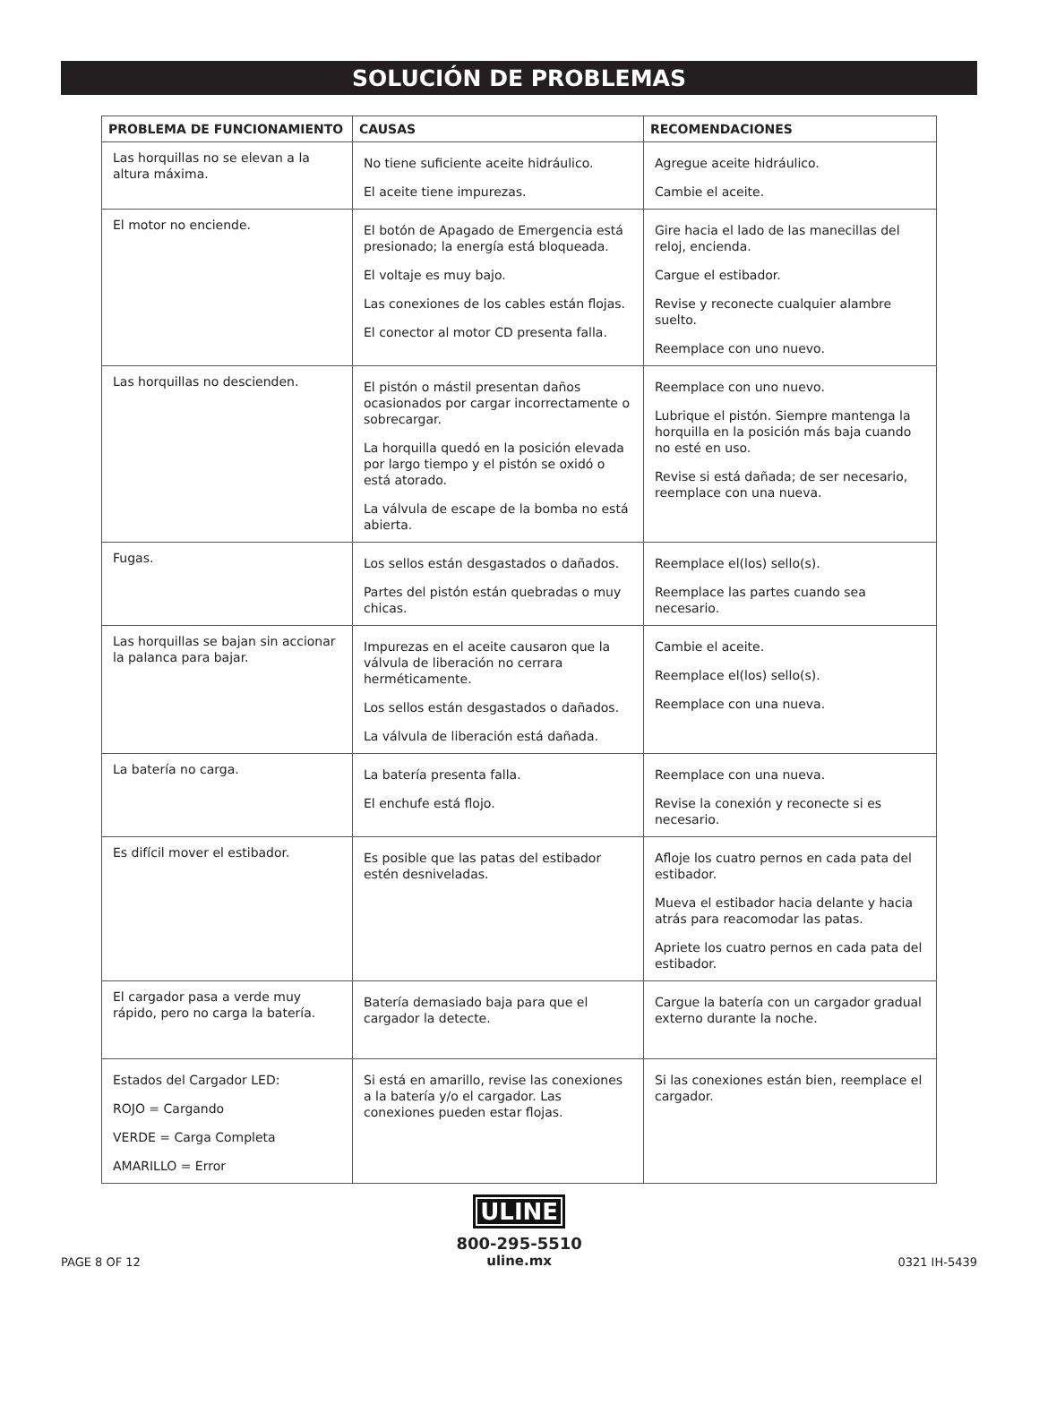SOLUCIÓN DE PROBLEMAS
| PROBLEMA DE FUNCIONAMIENTO | CAUSAS | RECOMENDACIONES |
| --- | --- | --- |
| Las horquillas no se elevan a la altura máxima. | No tiene suficiente aceite hidráulico. El aceite tiene impurezas. | Agregue aceite hidráulico. Cambie el aceite. |
| El motor no enciende. | El botón de Apagado de Emergencia está presionado; la energía está bloqueada. El voltaje es muy bajo. Las conexiones de los cables están flojas. El conector al motor CD presenta falla. | Gire hacia el lado de las manecillas del reloj, encienda. Cargue el estibador. Revise y reconecte cualquier alambre suelto. Reemplace con uno nuevo. |
| Las horquillas no descienden. | El pistón o mástil presentan daños ocasionados por cargar incorrectamente o sobrecargar. La horquilla quedó en la posición elevada por largo tiempo y el pistón se oxidó o está atorado. La válvula de escape de la bomba no está abierta. | Reemplace con uno nuevo. Lubrique el pistón. Siempre mantenga la horquilla en la posición más baja cuando no esté en uso. Revise si está dañada; de ser necesario, reemplace con una nueva. |
| Fugas. | Los sellos están desgastados o dañados. Partes del pistón están quebradas o muy chicas. | Reemplace el(los) sello(s). Reemplace las partes cuando sea necesario. |
| Las horquillas se bajan sin accionar la palanca para bajar. | Impurezas en el aceite causaron que la válvula de liberación no cerrara herméticamente. Los sellos están desgastados o dañados. La válvula de liberación está dañada. | Cambie el aceite. Reemplace el(los) sello(s). Reemplace con una nueva. |
| La batería no carga. | La batería presenta falla. El enchufe está flojo. | Reemplace con una nueva. Revise la conexión y reconecte si es necesario. |
| Es difícil mover el estibador. | Es posible que las patas del estibador estén desniveladas. | Afloje los cuatro pernos en cada pata del estibador. Mueva el estibador hacia delante y hacia atrás para reacomodar las patas. Apriete los cuatro pernos en cada pata del estibador. |
| El cargador pasa a verde muy rápido, pero no carga la batería. | Batería demasiado baja para que el cargador la detecte. | Cargue la batería con un cargador gradual externo durante la noche. |
| Estados del Cargador LED: ROJO = Cargando VERDE = Carga Completa AMARILLO = Error | Si está en amarillo, revise las conexiones a la batería y/o el cargador. Las conexiones pueden estar flojas. | Si las conexiones están bien, reemplace el cargador. |
PAGE 8 OF 12
ULINE
800-295-5510
uline.mx
0321 IH-5439